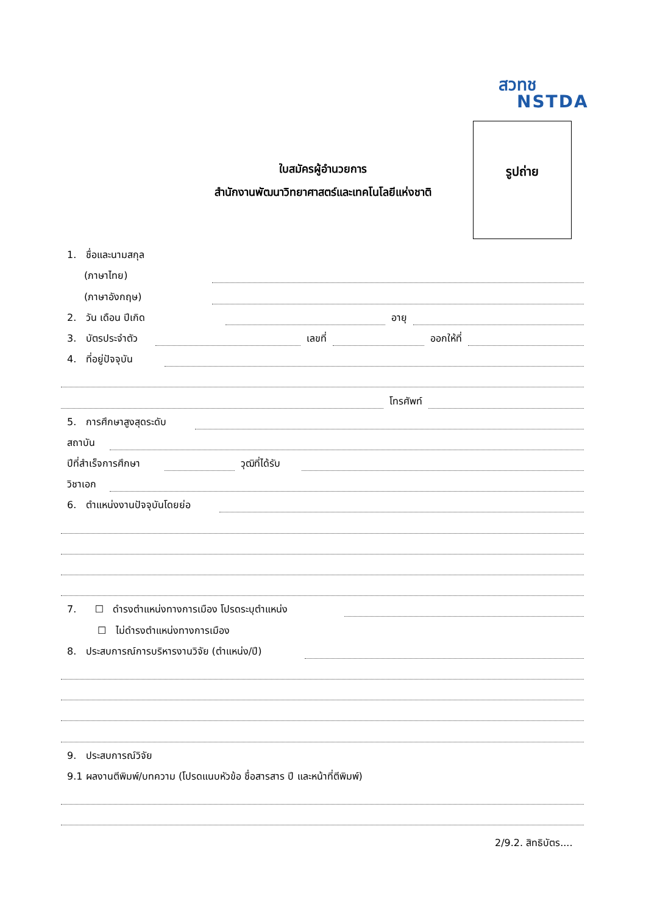สวทช
NSTDA
ใบสมัครผู้อำนวยการ
สำนักงานพัฒนาวิทยาศาสตร์และเทคโนโลยีแห่งชาติ
รูปถ่าย
1. ชื่อและนามสกุล
(ภาษาไทย)
(ภาษาอังกฤษ)
2. วัน เดือน ปีเกิด
อายุ
3. บัตรประจำตัว
เลขที่
ออกให้ที่
4. ที่อยู่ปัจจุบัน
โทรศัพท์
5. การศึกษาสูงสุดระดับ
สถาบัน
ปีที่สำเร็จการศึกษา
วุฒิที่ได้รับ
วิชาเอก
6. ตำแหน่งงานปัจจุบันโดยย่อ
7. ☐ ดำรงตำแหน่งทางการเมือง โปรดระบุตำแหน่ง
☐ ไม่ดำรงตำแหน่งทางการเมือง
8. ประสบการณ์การบริหารงานวิจัย (ตำแหน่ง/ปี)
9. ประสบการณ์วิจัย
9.1 ผลงานตีพิมพ์/บทความ (โปรดแนบหัวข้อ ชื่อสารสาร ปี และหน้าที่ตีพิมพ์)
2/9.2. สิทธิบัตร....